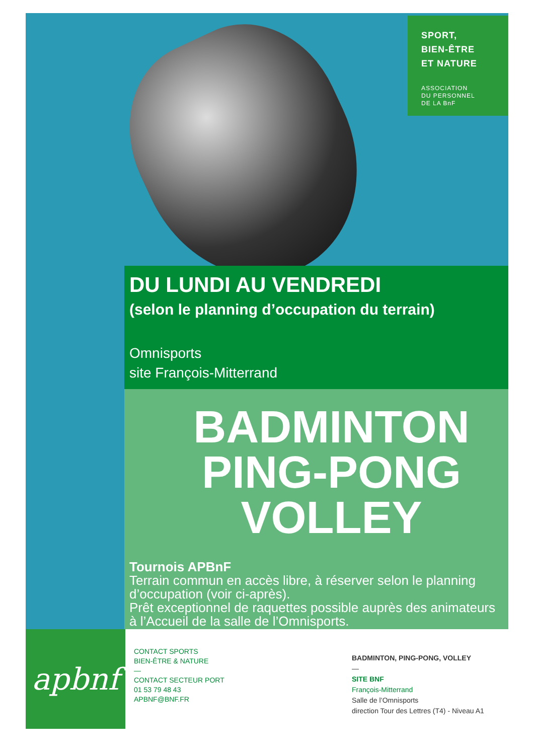SPORT,
BIEN-ÊTRE
ET NATURE
ASSOCIATION
DU PERSONNEL
DE LA BnF
DU LUNDI AU VENDREDI
(selon le planning d’occupation du terrain)
Omnisports
site François-Mitterrand
BADMINTON
PING-PONG
VOLLEY
Tournois APBnF
Terrain commun en accès libre, à réserver selon le planning d’occupation (voir ci-après).
Prêt exceptionnel de raquettes possible auprès des animateurs à l’Accueil de la salle de l’Omnisports.
apbnf
CONTACT SPORTS
BIEN-ÊTRE & NATURE
—
CONTACT SECTEUR PORT
01 53 79 48 43
APBNF@BNF.FR
BADMINTON, PING-PONG, VOLLEY
—
SITE BNF
François-Mitterrand
Salle de l’Omnisports
direction Tour des Lettres (T4) - Niveau A1